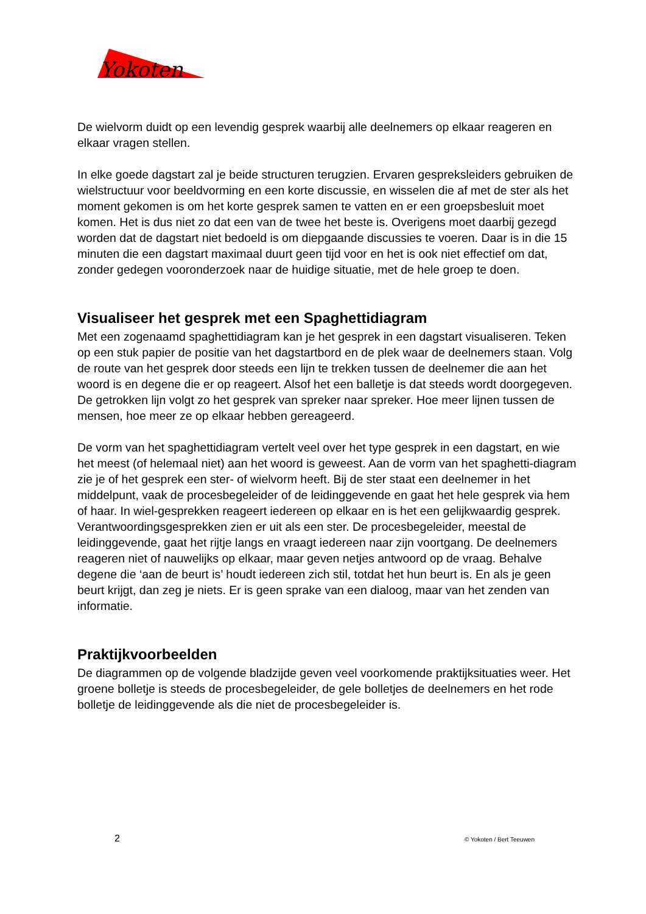Yokoten
De wielvorm duidt op een levendig gesprek waarbij alle deelnemers op elkaar reageren en elkaar vragen stellen.
In elke goede dagstart zal je beide structuren terugzien. Ervaren gespreksleiders gebruiken de wielstructuur voor beeldvorming en een korte discussie, en wisselen die af met de ster als het moment gekomen is om het korte gesprek samen te vatten en er een groepsbesluit moet komen. Het is dus niet zo dat een van de twee het beste is. Overigens moet daarbij gezegd worden dat de dagstart niet bedoeld is om diepgaande discussies te voeren. Daar is in die 15 minuten die een dagstart maximaal duurt geen tijd voor en het is ook niet effectief om dat, zonder gedegen vooronderzoek naar de huidige situatie, met de hele groep te doen.
Visualiseer het gesprek met een Spaghettidiagram
Met een zogenaamd spaghettidiagram kan je het gesprek in een dagstart visualiseren. Teken op een stuk papier de positie van het dagstartbord en de plek waar de deelnemers staan. Volg de route van het gesprek door steeds een lijn te trekken tussen de deelnemer die aan het woord is en degene die er op reageert. Alsof het een balletje is dat steeds wordt doorgegeven. De getrokken lijn volgt zo het gesprek van spreker naar spreker. Hoe meer lijnen tussen de mensen, hoe meer ze op elkaar hebben gereageerd.
De vorm van het spaghettidiagram vertelt veel over het type gesprek in een dagstart, en wie het meest (of helemaal niet) aan het woord is geweest. Aan de vorm van het spaghetti-diagram zie je of het gesprek een ster- of wielvorm heeft. Bij de ster staat een deelnemer in het middelpunt, vaak de procesbegeleider of de leidinggevende en gaat het hele gesprek via hem of haar. In wiel-gesprekken reageert iedereen op elkaar en is het een gelijkwaardig gesprek. Verantwoordingsgesprekken zien er uit als een ster. De procesbegeleider, meestal de leidinggevende, gaat het rijtje langs en vraagt iedereen naar zijn voortgang. De deelnemers reageren niet of nauwelijks op elkaar, maar geven netjes antwoord op de vraag. Behalve degene die ‘aan de beurt is’ houdt iedereen zich stil, totdat het hun beurt is. En als je geen beurt krijgt, dan zeg je niets. Er is geen sprake van een dialoog, maar van het zenden van informatie.
Praktijkvoorbeelden
De diagrammen op de volgende bladzijde geven veel voorkomende praktijksituaties weer. Het groene bolletje is steeds de procesbegeleider, de gele bolletjes de deelnemers en het rode bolletje de leidinggevende als die niet de procesbegeleider is.
2 © Yokoten / Bert Teeuwen